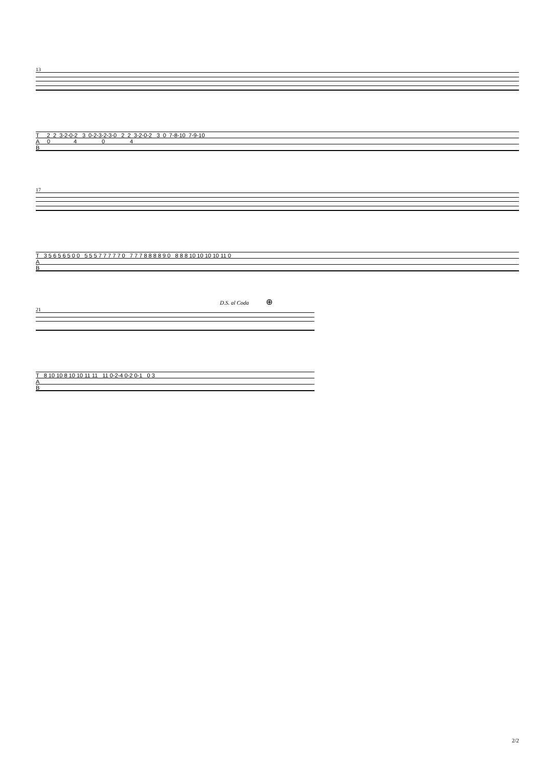13
T 2 2 3-2-0-2 3 0-2-3-2-3-0 2 2 3-2-0-2 3 0 7-8-10 7-9-10 A 0 4 0 4 B
17
T 3 5 6 5 6 5 0 0 5 5 5 7 7 7 7 7 0 7 7 7 8 8 8 8 9 0 8 8 8 10 10 10 10 11 0 A B
D.S. al Coda ⊕
21
T 8 10 10 8 10 10 11 11 11 0-2-4 0-2 0-1 0 3 A B
2/2